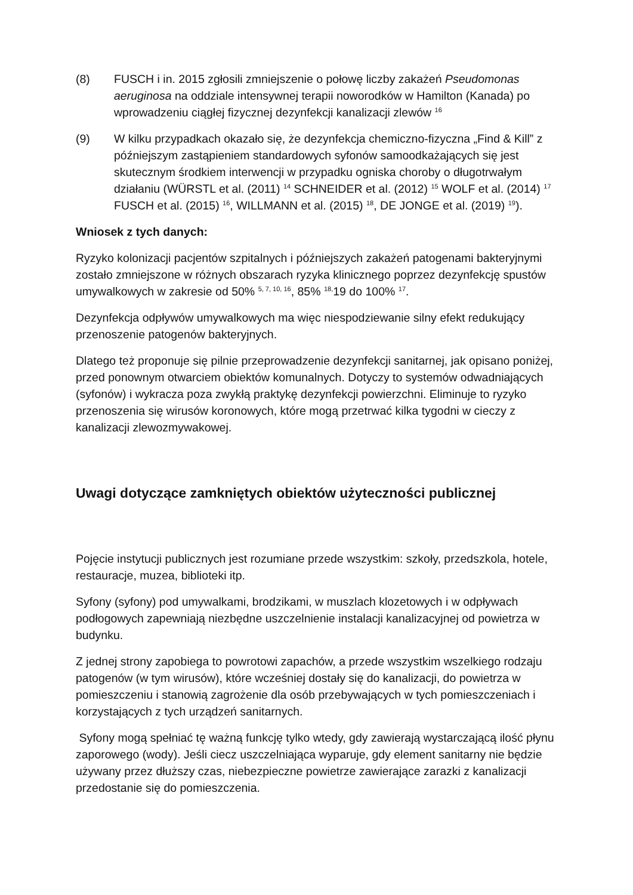(8) FUSCH i in. 2015 zgłosili zmniejszenie o połowę liczby zakażeń Pseudomonas aeruginosa na oddziale intensywnej terapii noworodków w Hamilton (Kanada) po wprowadzeniu ciągłej fizycznej dezynfekcji kanalizacji zlewów <sup>16</sup>
(9) W kilku przypadkach okazało się, że dezynfekcja chemiczno-fizyczna „Find & Kill” z późniejszym zastąpieniem standardowych syfonów samoodkażających się jest skutecznym środkiem interwencji w przypadku ogniska choroby o długotrwałym działaniu (WÜRSTL et al. (2011) <sup>14</sup> SCHNEIDER et al. (2012) <sup>15</sup> WOLF et al. (2014) <sup>17</sup> FUSCH et al. (2015) <sup>16</sup>, WILLMANN et al. (2015) <sup>18</sup>, DE JONGE et al. (2019) <sup>19</sup>).
Wniosek z tych danych:
Ryzyko kolonizacji pacjentów szpitalnych i późniejszych zakażeń patogenami bakteryjnymi zostało zmniejszone w różnych obszarach ryzyka klinicznego poprzez dezynfekcję spustów umywalkowych w zakresie od 50% <sup>5, 7, 10, 16</sup>, 85% <sup>18,</sup>19 do 100% <sup>17</sup>.
Dezynfekcja odpływów umywalkowych ma więc niespodziewanie silny efekt redukujący przenoszenie patogenów bakteryjnych.
Dlatego też proponuje się pilnie przeprowadzenie dezynfekcji sanitarnej, jak opisano poniżej, przed ponownym otwarciem obiektów komunalnych. Dotyczy to systemów odwadniających (syfonów) i wykracza poza zwykłą praktykę dezynfekcji powierzchni. Eliminuje to ryzyko przenoszenia się wirusów koronowych, które mogą przetrwać kilka tygodni w cieczy z kanalizacji zlewozmywakowej.
Uwagi dotyczące zamkniętych obiektów użyteczności publicznej
Pojęcie instytucji publicznych jest rozumiane przede wszystkim: szkoły, przedszkola, hotele, restauracje, muzea, biblioteki itp.
Syfony (syfony) pod umywalkami, brodzikami, w muszlach klozetowych i w odpływach podłogowych zapewniają niezbędne uszczelnienie instalacji kanalizacyjnej od powietrza w budynku.
Z jednej strony zapobiega to powrotowi zapachów, a przede wszystkim wszelkiego rodzaju patogenów (w tym wirusów), które wcześniej dostały się do kanalizacji, do powietrza w pomieszczeniu i stanowią zagrożenie dla osób przebywających w tych pomieszczeniach i korzystających z tych urządzeń sanitarnych.
Syfony mogą spełniać tę ważną funkcję tylko wtedy, gdy zawierają wystarczającą ilość płynu zaporowego (wody). Jeśli ciecz uszczelniająca wyparuje, gdy element sanitarny nie będzie używany przez dłuższy czas, niebezpieczne powietrze zawierające zarazki z kanalizacji przedostanie się do pomieszczenia.